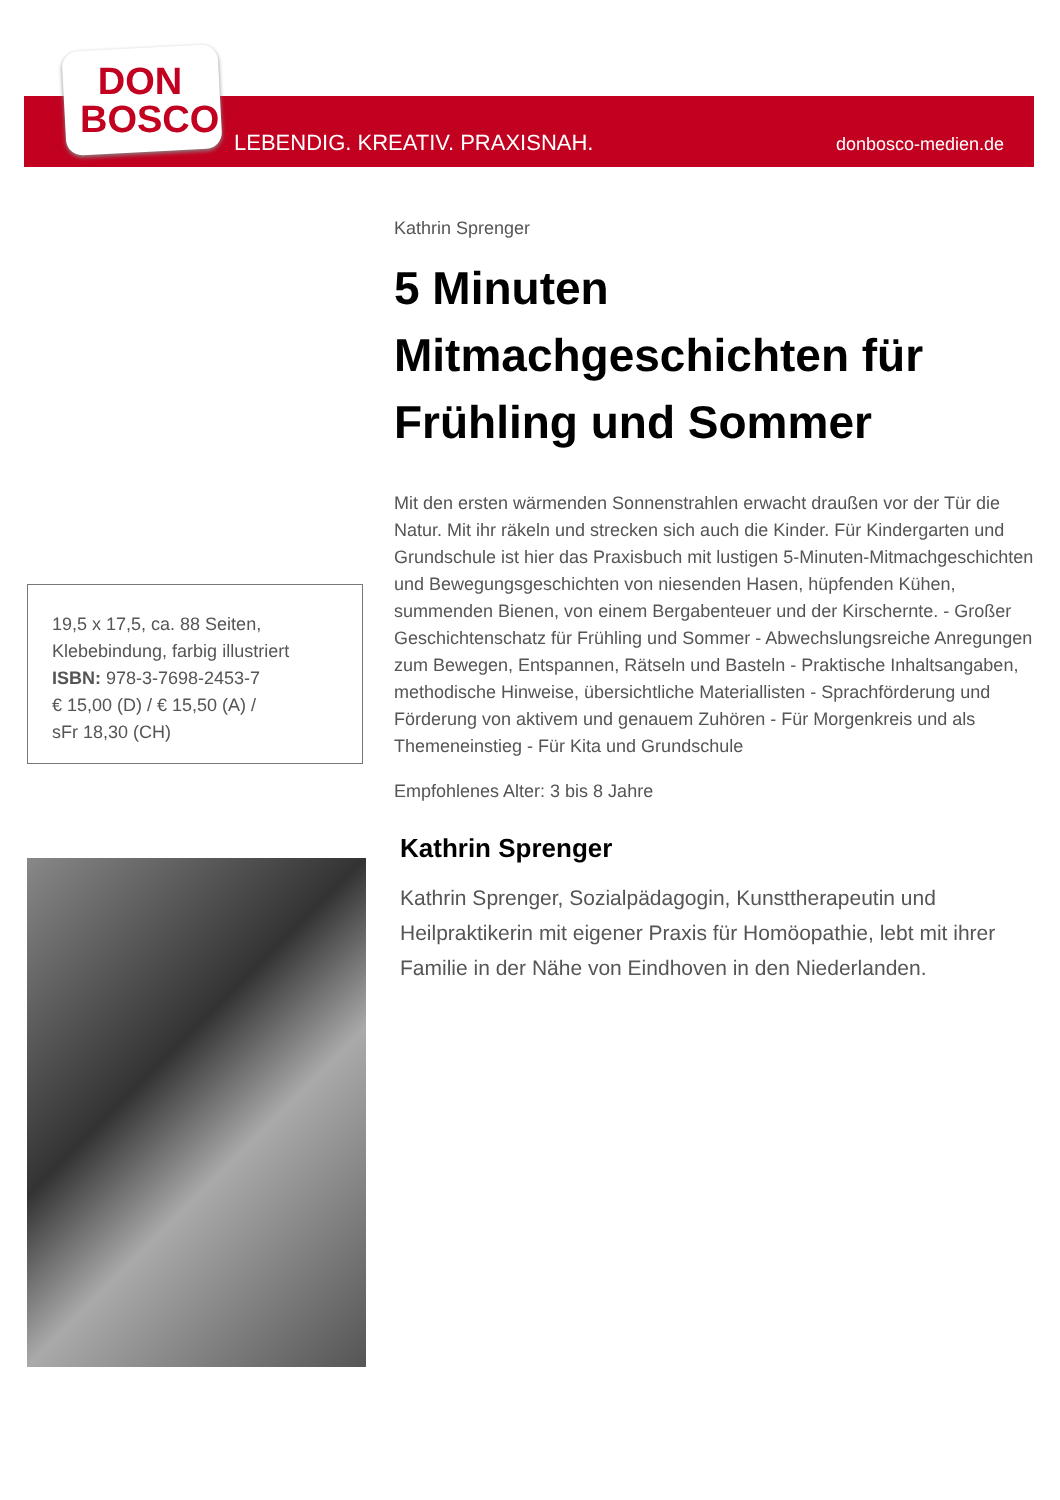DON
BOSCO
LEBENDIG. KREATIV. PRAXISNAH. donbosco-medien.de
Kathrin Sprenger
5 Minuten Mitmachgeschichten für Frühling und Sommer
Mit den ersten wärmenden Sonnenstrahlen erwacht draußen vor der Tür die Natur. Mit ihr räkeln und strecken sich auch die Kinder. Für Kindergarten und Grundschule ist hier das Praxisbuch mit lustigen 5-Minuten-Mitmachgeschichten und Bewegungsgeschichten von niesenden Hasen, hüpfenden Kühen, summenden Bienen, von einem Bergabenteuer und der Kirschernte. - Großer Geschichtenschatz für Frühling und Sommer - Abwechslungsreiche Anregungen zum Bewegen, Entspannen, Rätseln und Basteln - Praktische Inhaltsangaben, methodische Hinweise, übersichtliche Materiallisten - Sprachförderung und Förderung von aktivem und genauem Zuhören - Für Morgenkreis und als Themeneinstieg - Für Kita und Grundschule
Empfohlenes Alter: 3 bis 8 Jahre
Kathrin Sprenger
Kathrin Sprenger, Sozialpädagogin, Kunsttherapeutin und Heilpraktikerin mit eigener Praxis für Homöopathie, lebt mit ihrer Familie in der Nähe von Eindhoven in den Niederlanden.
19,5 x 17,5, ca. 88 Seiten,
Klebebindung, farbig illustriert
ISBN: 978-3-7698-2453-7
€ 15,00 (D) / € 15,50 (A) /
sFr 18,30 (CH)